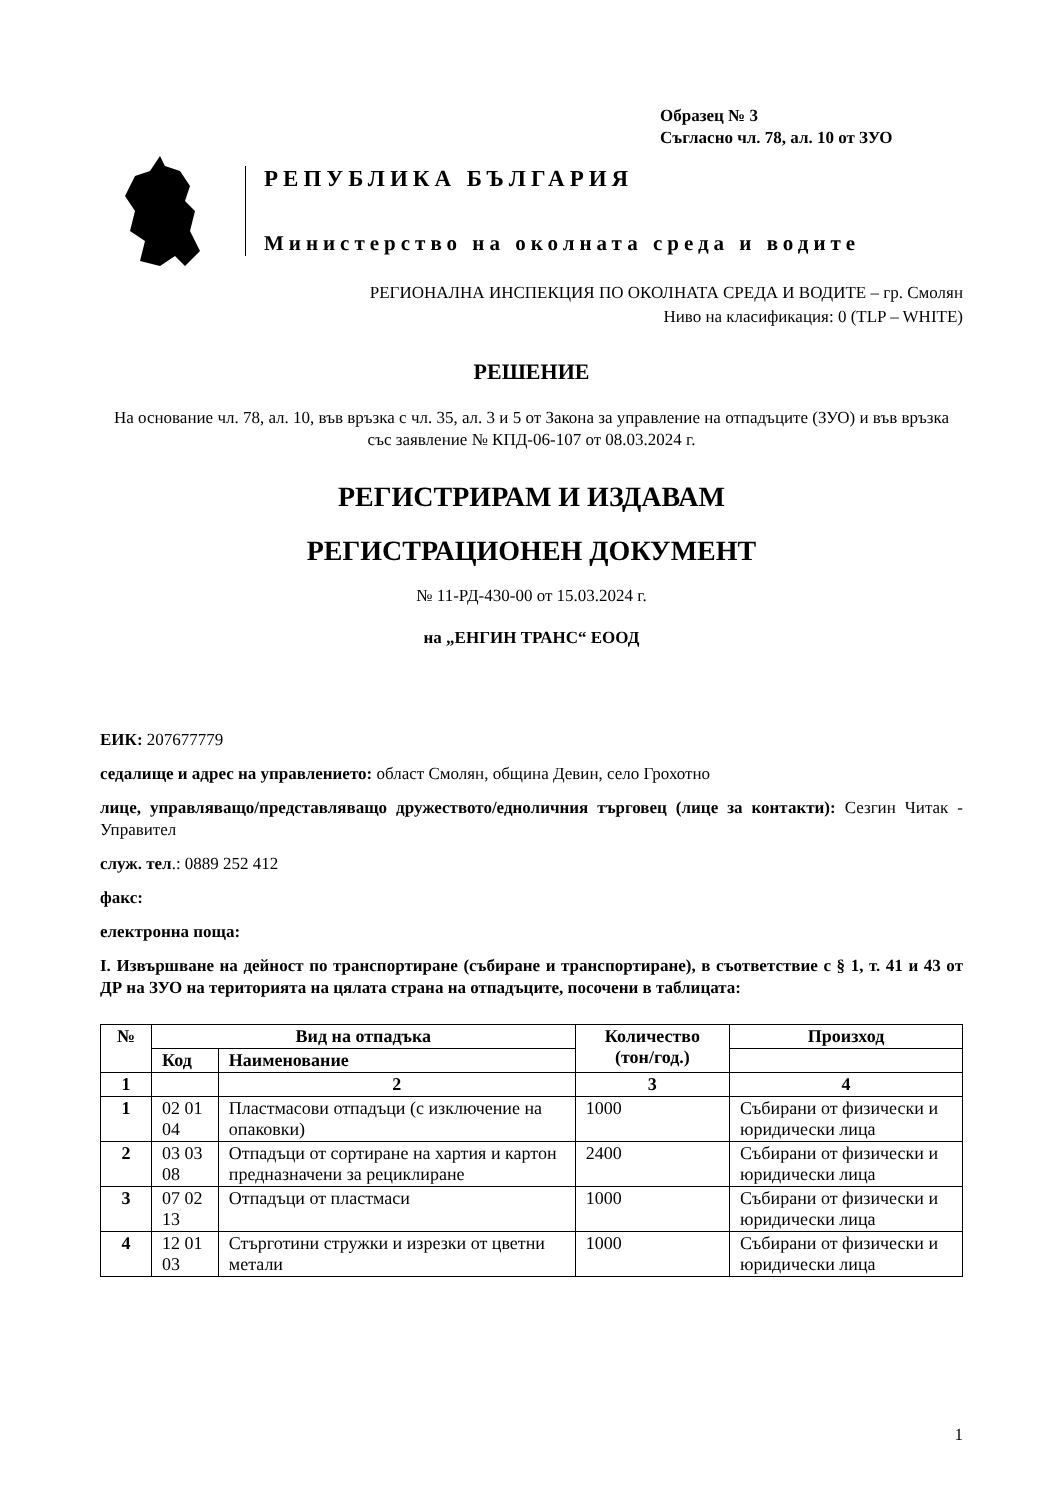Образец № 3
Съгласно чл. 78, ал. 10 от ЗУО
РЕПУБЛИКА БЪЛГАРИЯ
Министерство на околната среда и водите
РЕГИОНАЛНА ИНСПЕКЦИЯ ПО ОКОЛНАТА СРЕДА И ВОДИТЕ – гр. Смолян
Ниво на класификация: 0 (TLP – WHITE)
РЕШЕНИЕ
На основание чл. 78, ал. 10, във връзка с чл. 35, ал. 3 и 5 от Закона за управление на отпадъците (ЗУО) и във връзка със заявление № КПД-06-107 от 08.03.2024 г.
РЕГИСТРИРАМ И ИЗДАВАМ
РЕГИСТРАЦИОНЕН ДОКУМЕНТ
№ 11-РД-430-00 от 15.03.2024 г.
на „ЕНГИН ТРАНС“ ЕООД
ЕИК: 207677779
седалище и адрес на управлението: област Смолян, община Девин, село Грохотно
лице, управляващо/представляващо дружеството/едноличния търговец (лице за контакти): Сезгин Читак - Управител
служ. тел.: 0889 252 412
факс:
електронна поща:
I. Извършване на дейност по транспортиране (събиране и транспортиране), в съответствие с § 1, т. 41 и 43 от ДР на ЗУО на територията на цялата страна на отпадъците, посочени в таблицата:
| № | Вид на отпадъка | | Количество (тон/год.) | Произход |
| --- | --- | --- | --- | --- |
| | Код | Наименование | | |
| 1 | | 2 | 3 | 4 |
| 1 | 02 01 04 | Пластмасови отпадъци (с изключение на опаковки) | 1000 | Събирани от физически и юридически лица |
| 2 | 03 03 08 | Отпадъци от сортиране на хартия и картон предназначени за рециклиране | 2400 | Събирани от физически и юридически лица |
| 3 | 07 02 13 | Отпадъци от пластмаси | 1000 | Събирани от физически и юридически лица |
| 4 | 12 01 03 | Стърготини стружки и изрезки от цветни метали | 1000 | Събирани от физически и юридически лица |
1